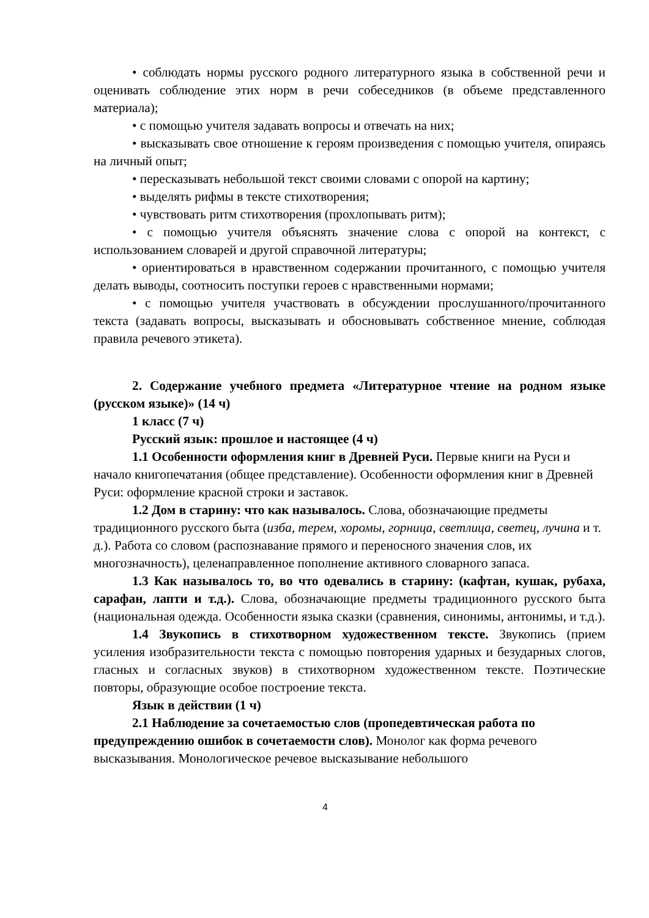• соблюдать нормы русского родного литературного языка в собственной речи и оценивать соблюдение этих норм в речи собеседников (в объеме представленного материала);
• с помощью учителя задавать вопросы и отвечать на них;
• высказывать свое отношение к героям произведения с помощью учителя, опираясь на личный опыт;
• пересказывать небольшой текст своими словами с опорой на картину;
• выделять рифмы в тексте стихотворения;
• чувствовать ритм стихотворения (прохлопывать ритм);
• с помощью учителя объяснять значение слова с опорой на контекст, с использованием словарей и другой справочной литературы;
• ориентироваться в нравственном содержании прочитанного, с помощью учителя делать выводы, соотносить поступки героев с нравственными нормами;
• с помощью учителя участвовать в обсуждении прослушанного/прочитанного текста (задавать вопросы, высказывать и обосновывать собственное мнение, соблюдая правила речевого этикета).
2. Содержание учебного предмета «Литературное чтение на родном языке (русском языке)» (14 ч)
1 класс (7 ч)
Русский язык: прошлое и настоящее (4 ч)
1.1 Особенности оформления книг в Древней Руси. Первые книги на Руси и начало книгопечатания (общее представление). Особенности оформления книг в Древней Руси: оформление красной строки и заставок.
1.2 Дом в старину: что как называлось. Слова, обозначающие предметы традиционного русского быта (изба, терем, хоромы, горница, светлица, светец, лучина и т. д.). Работа со словом (распознавание прямого и переносного значения слов, их многозначность), целенаправленное пополнение активного словарного запаса.
1.3 Как называлось то, во что одевались в старину: (кафтан, кушак, рубаха, сарафан, лапти и т.д.). Слова, обозначающие предметы традиционного русского быта (национальная одежда. Особенности языка сказки (сравнения, синонимы, антонимы, и т.д.).
1.4 Звукопись в стихотворном художественном тексте. Звукопись (прием усиления изобразительности текста с помощью повторения ударных и безударных слогов, гласных и согласных звуков) в стихотворном художественном тексте. Поэтические повторы, образующие особое построение текста.
Язык в действии (1 ч)
2.1 Наблюдение за сочетаемостью слов (пропедевтическая работа по предупреждению ошибок в сочетаемости слов). Монолог как форма речевого высказывания. Монологическое речевое высказывание небольшого
4